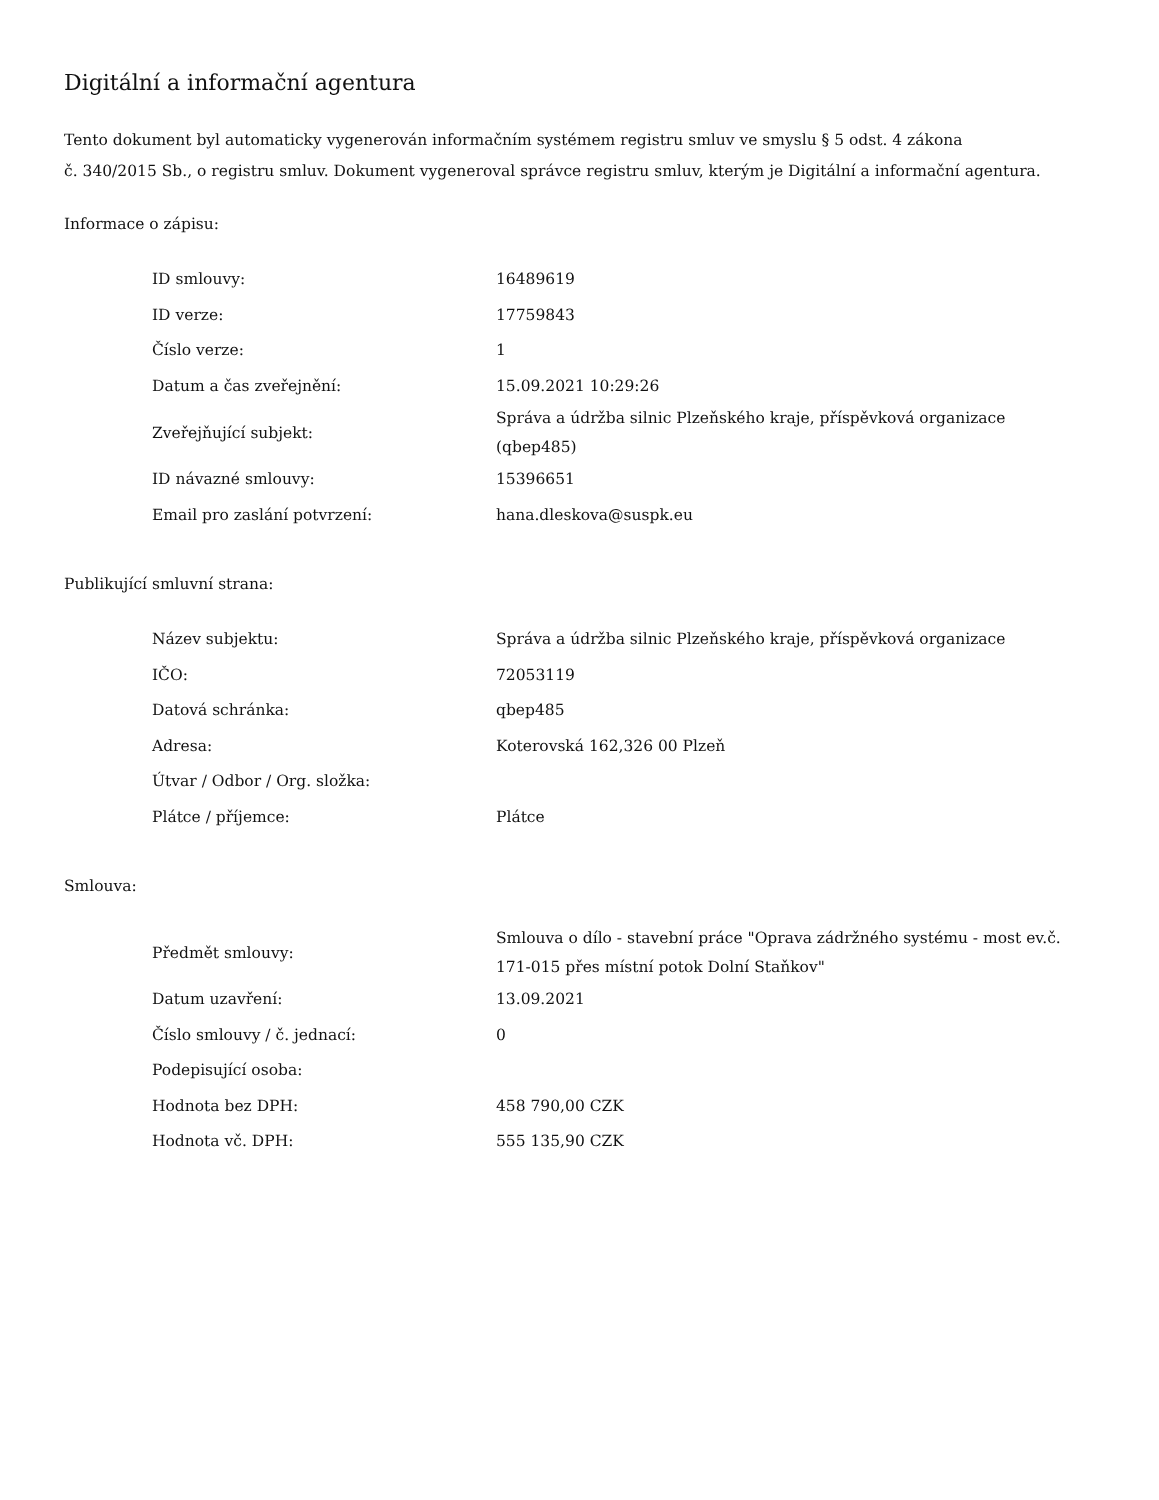Digitální a informační agentura
Tento dokument byl automaticky vygenerován informačním systémem registru smluv ve smyslu § 5 odst. 4 zákona
č. 340/2015 Sb., o registru smluv. Dokument vygeneroval správce registru smluv, kterým je Digitální a informační agentura.
Informace o zápisu:
| ID smlouvy: | 16489619 |
| ID verze: | 17759843 |
| Číslo verze: | 1 |
| Datum a čas zveřejnění: | 15.09.2021 10:29:26 |
| Zveřejňující subjekt: | Správa a údržba silnic Plzeňského kraje, příspěvková organizace (qbep485) |
| ID návazné smlouvy: | 15396651 |
| Email pro zaslání potvrzení: | hana.dleskova@suspk.eu |
Publikující smluvní strana:
| Název subjektu: | Správa a údržba silnic Plzeňského kraje, příspěvková organizace |
| IČO: | 72053119 |
| Datová schránka: | qbep485 |
| Adresa: | Koterovská 162,326 00 Plzeň |
| Útvar / Odbor / Org. složka: | |
| Plátce / příjemce: | Plátce |
Smlouva:
| Předmět smlouvy: | Smlouva o dílo - stavební práce "Oprava zádržného systému - most ev.č. 171-015 přes místní potok Dolní Staňkov" |
| Datum uzavření: | 13.09.2021 |
| Číslo smlouvy / č. jednací: | 0 |
| Podepisující osoba: | |
| Hodnota bez DPH: | 458 790,00 CZK |
| Hodnota vč. DPH: | 555 135,90 CZK |